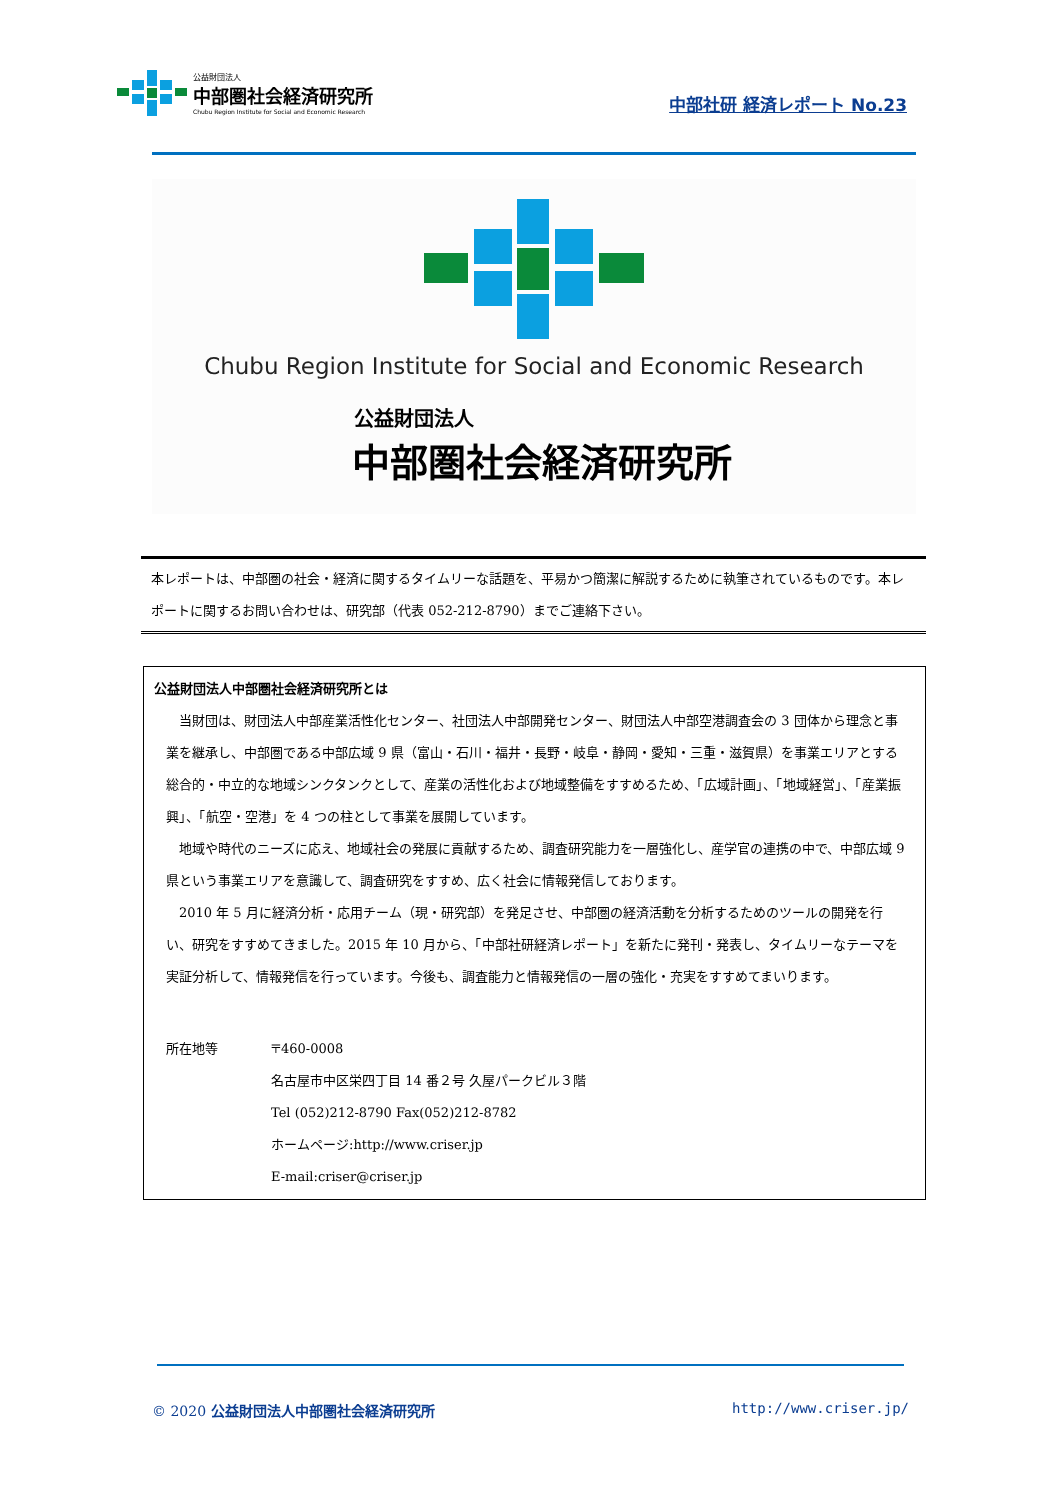公益財団法人
中部圏社会経済研究所
Chubu Region Institute for Social and Economic Research
中部社研 経済レポート No.23
Chubu Region Institute for Social and Economic Research
公益財団法人
中部圏社会経済研究所
本レポートは、中部圏の社会・経済に関するタイムリーな話題を、平易かつ簡潔に解説するために執筆されているものです。本レポートに関するお問い合わせは、研究部（代表 052-212-8790）までご連絡下さい。
公益財団法人中部圏社会経済研究所とは
当財団は、財団法人中部産業活性化センター、社団法人中部開発センター、財団法人中部空港調査会の 3 団体から理念と事業を継承し、中部圏である中部広域 9 県（富山・石川・福井・長野・岐阜・静岡・愛知・三重・滋賀県）を事業エリアとする総合的・中立的な地域シンクタンクとして、産業の活性化および地域整備をすすめるため、「広域計画」、「地域経営」、「産業振興」、「航空・空港」を 4 つの柱として事業を展開しています。
地域や時代のニーズに応え、地域社会の発展に貢献するため、調査研究能力を一層強化し、産学官の連携の中で、中部広域 9 県という事業エリアを意識して、調査研究をすすめ、広く社会に情報発信しております。
2010 年 5 月に経済分析・応用チーム（現・研究部）を発足させ、中部圏の経済活動を分析するためのツールの開発を行い、研究をすすめてきました。2015 年 10 月から、「中部社研経済レポート」を新たに発刊・発表し、タイムリーなテーマを実証分析して、情報発信を行っています。今後も、調査能力と情報発信の一層の強化・充実をすすめてまいります。
所在地等 〒460-0008
名古屋市中区栄四丁目 14 番２号 久屋パークビル３階
Tel (052)212-8790 Fax(052)212-8782
ホームページ:http://www.criser.jp
E-mail:criser@criser.jp
© 2020 公益財団法人中部圏社会経済研究所 http://www.criser.jp/